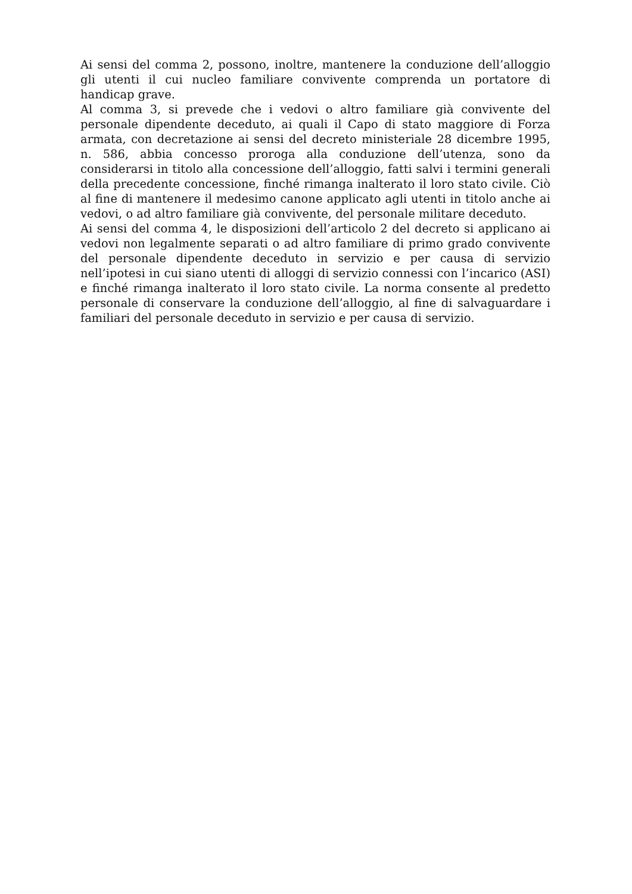Ai sensi del comma 2, possono, inoltre, mantenere la conduzione dell’alloggio gli utenti il cui nucleo familiare convivente comprenda un portatore di handicap grave.
Al comma 3, si prevede che i vedovi o altro familiare già convivente del personale dipendente deceduto, ai quali il Capo di stato maggiore di Forza armata, con decretazione ai sensi del decreto ministeriale 28 dicembre 1995, n. 586, abbia concesso proroga alla conduzione dell’utenza, sono da considerarsi in titolo alla concessione dell’alloggio, fatti salvi i termini generali della precedente concessione, finché rimanga inalterato il loro stato civile. Ciò al fine di mantenere il medesimo canone applicato agli utenti in titolo anche ai vedovi, o ad altro familiare già convivente, del personale militare deceduto.
Ai sensi del comma 4, le disposizioni dell’articolo 2 del decreto si applicano ai vedovi non legalmente separati o ad altro familiare di primo grado convivente del personale dipendente deceduto in servizio e per causa di servizio nell’ipotesi in cui siano utenti di alloggi di servizio connessi con l’incarico (ASI) e finché rimanga inalterato il loro stato civile. La norma consente al predetto personale di conservare la conduzione dell’alloggio, al fine di salvaguardare i familiari del personale deceduto in servizio e per causa di servizio.